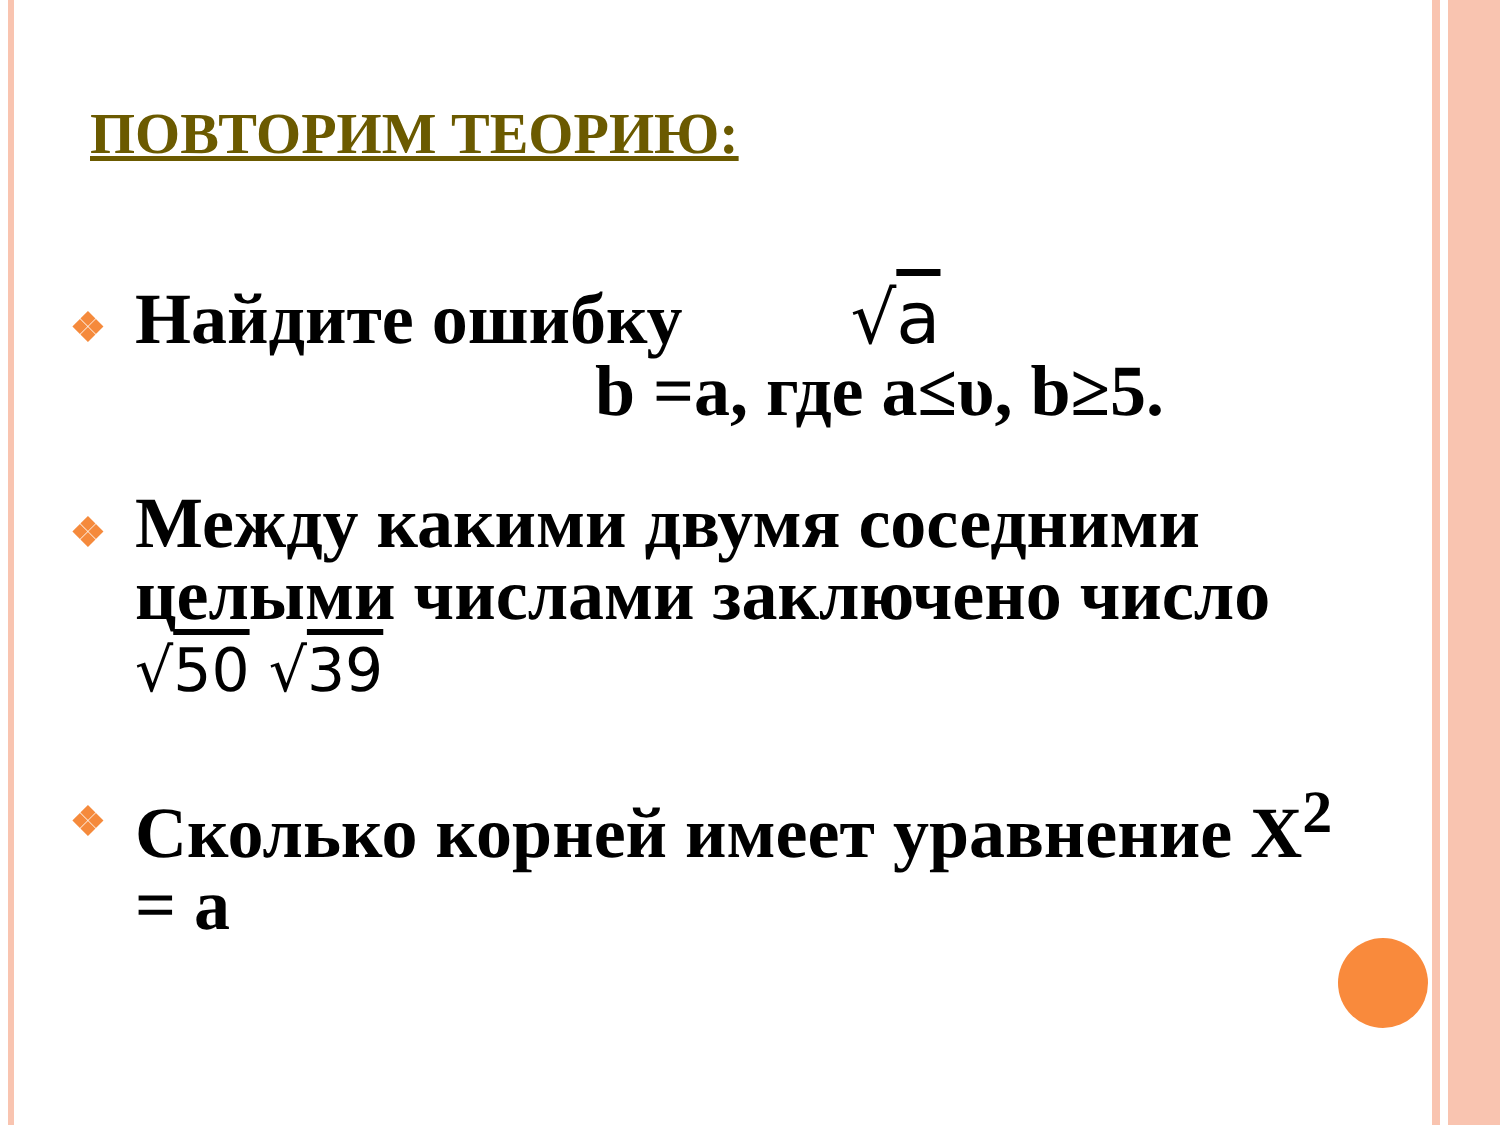ПОВТОРИМ ТЕОРИЮ:
❖
Найдите ошибку √a
b =a, где a≤υ, b≥5.
❖
Между какими двумя соседними целыми числами заключено число √50 √39
❖
Сколько корней имеет уравнение X<sup>2</sup> = a